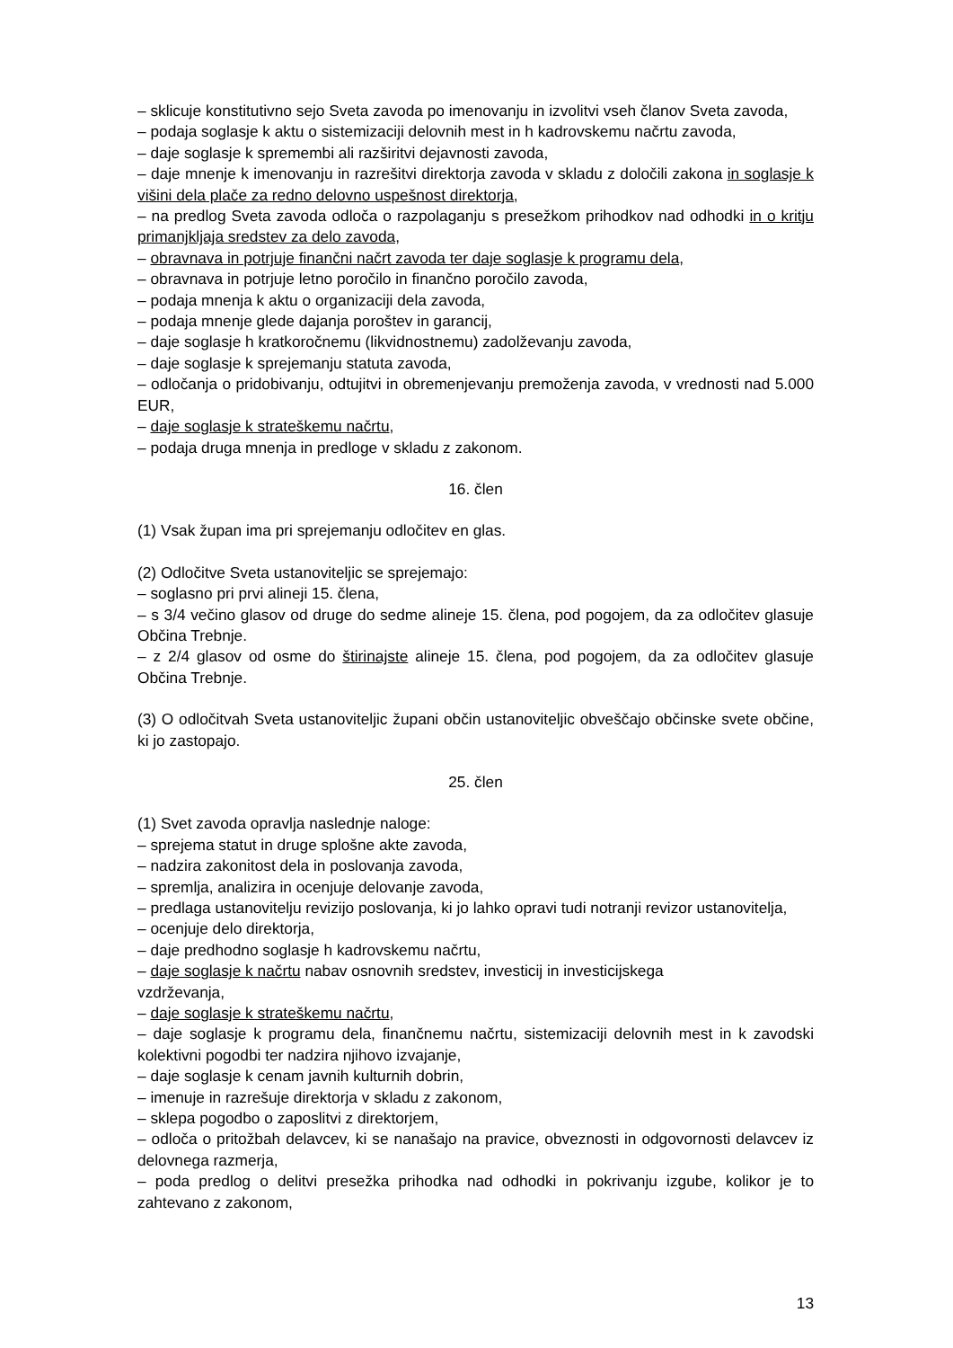– sklicuje konstitutivno sejo Sveta zavoda po imenovanju in izvolitvi vseh članov Sveta zavoda,
– podaja soglasje k aktu o sistemizaciji delovnih mest in h kadrovskemu načrtu zavoda,
– daje soglasje k spremembi ali razširitvi dejavnosti zavoda,
– daje mnenje k imenovanju in razrešitvi direktorja zavoda v skladu z določili zakona in soglasje k višini dela plače za redno delovno uspešnost direktorja,
– na predlog Sveta zavoda odloča o razpolaganju s presežkom prihodkov nad odhodki in o kritju primanjkljaja sredstev za delo zavoda,
– obravnava in potrjuje finančni načrt zavoda ter daje soglasje k programu dela,
– obravnava in potrjuje letno poročilo in finančno poročilo zavoda,
– podaja mnenja k aktu o organizaciji dela zavoda,
– podaja mnenje glede dajanja poroštev in garancij,
– daje soglasje h kratkoročnemu (likvidnostnemu) zadolževanju zavoda,
– daje soglasje k sprejemanju statuta zavoda,
– odločanja o pridobivanju, odtujitvi in obremenjevanju premoženja zavoda, v vrednosti nad 5.000 EUR,
– daje soglasje k strateškemu načrtu,
– podaja druga mnenja in predloge v skladu z zakonom.
16. člen
(1) Vsak župan ima pri sprejemanju odločitev en glas.
(2) Odločitve Sveta ustanoviteljic se sprejemajo:
– soglasno pri prvi alineji 15. člena,
– s 3/4 večino glasov od druge do sedme alineje 15. člena, pod pogojem, da za odločitev glasuje Občina Trebnje.
– z 2/4 glasov od osme do štirinajste alineje 15. člena, pod pogojem, da za odločitev glasuje Občina Trebnje.
(3) O odločitvah Sveta ustanoviteljic župani občin ustanoviteljic obveščajo občinske svete občine, ki jo zastopajo.
25. člen
(1) Svet zavoda opravlja naslednje naloge:
– sprejema statut in druge splošne akte zavoda,
– nadzira zakonitost dela in poslovanja zavoda,
– spremlja, analizira in ocenjuje delovanje zavoda,
– predlaga ustanovitelju revizijo poslovanja, ki jo lahko opravi tudi notranji revizor ustanovitelja,
– ocenjuje delo direktorja,
– daje predhodno soglasje h kadrovskemu načrtu,
– daje soglasje k načrtu nabav osnovnih sredstev, investicij in investicijskega
vzdrževanja,
– daje soglasje k strateškemu načrtu,
– daje soglasje k programu dela, finančnemu načrtu, sistemizaciji delovnih mest in k zavodski kolektivni pogodbi ter nadzira njihovo izvajanje,
– daje soglasje k cenam javnih kulturnih dobrin,
– imenuje in razrešuje direktorja v skladu z zakonom,
– sklepa pogodbo o zaposlitvi z direktorjem,
– odloča o pritožbah delavcev, ki se nanašajo na pravice, obveznosti in odgovornosti delavcev iz delovnega razmerja,
– poda predlog o delitvi presežka prihodka nad odhodki in pokrivanju izgube, kolikor je to zahtevano z zakonom,
13